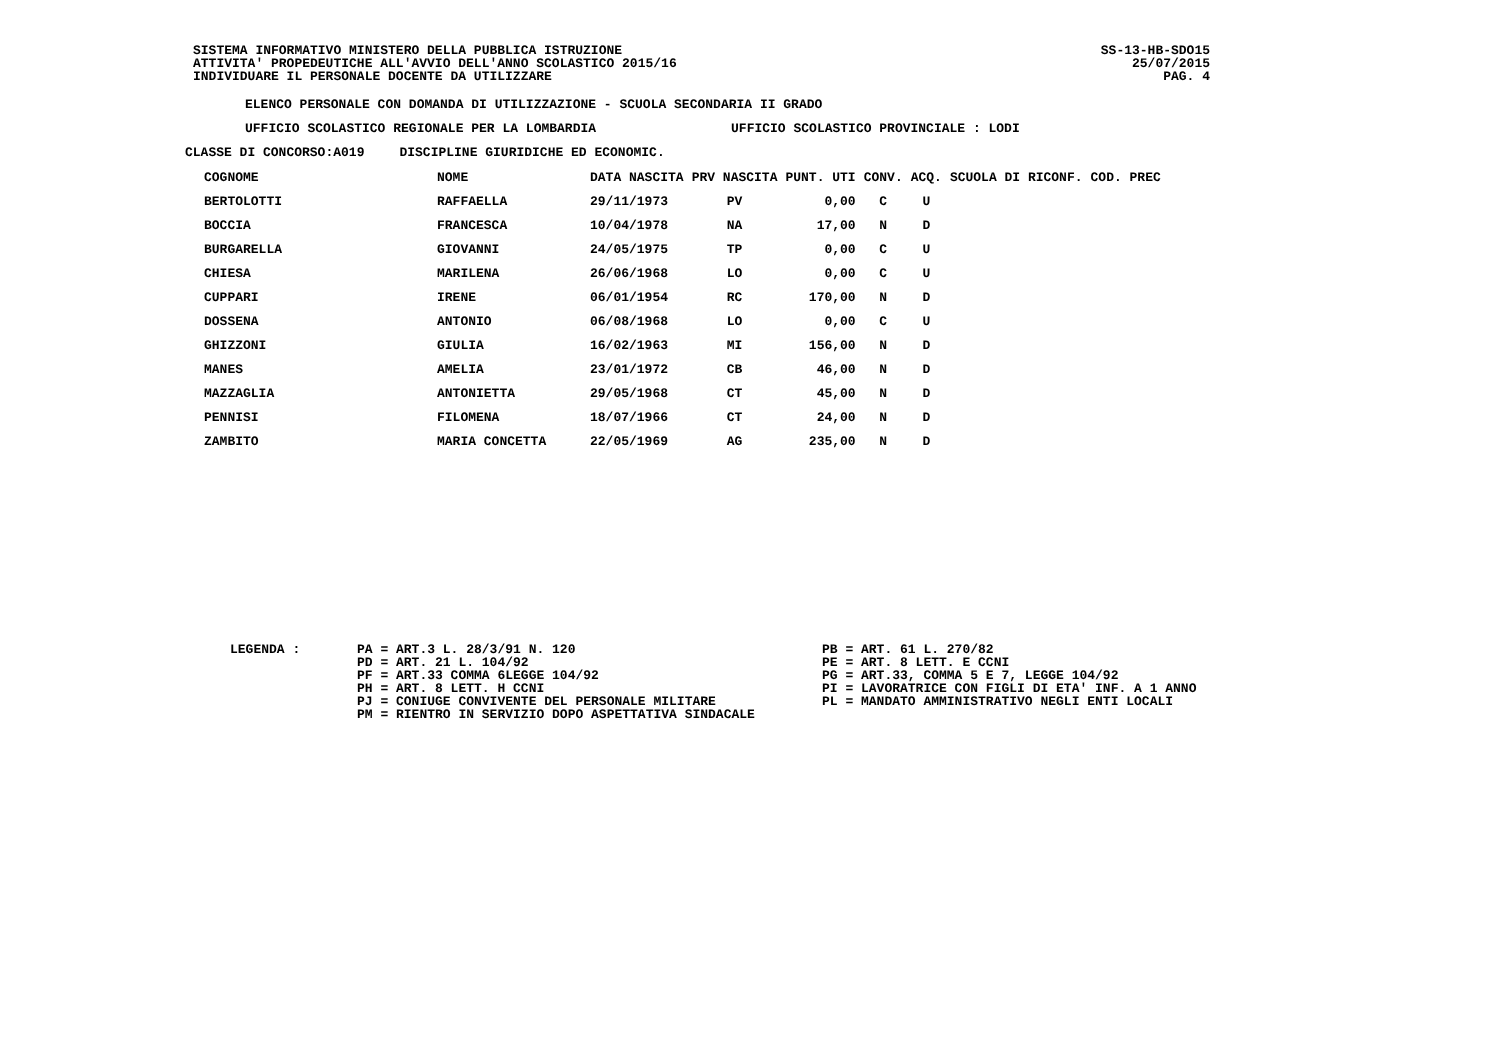SISTEMA INFORMATIVO MINISTERO DELLA PUBBLICA ISTRUZIONE
ATTIVITA' PROPEDEUTICHE ALL'AVVIO DELL'ANNO SCOLASTICO 2015/16
INDIVIDUARE IL PERSONALE DOCENTE DA UTILIZZARE
SS-13-HB-SDO15
25/07/2015
PAG. 4
ELENCO PERSONALE CON DOMANDA DI UTILIZZAZIONE - SCUOLA SECONDARIA II GRADO
UFFICIO SCOLASTICO REGIONALE PER LA LOMBARDIA UFFICIO SCOLASTICO PROVINCIALE : LODI
CLASSE DI CONCORSO:A019 DISCIPLINE GIURIDICHE ED ECONOMIC.
| COGNOME | NOME | DATA NASCITA | PRV NASCITA | PUNT. UTI | CONV. | ACQ. | SCUOLA DI RICONF. | COD. PREC |
| --- | --- | --- | --- | --- | --- | --- | --- | --- |
| BERTOLOTTI | RAFFAELLA | 29/11/1973 | PV | 0,00 | C | U | | |
| BOCCIA | FRANCESCA | 10/04/1978 | NA | 17,00 | N | D | | |
| BURGARELLA | GIOVANNI | 24/05/1975 | TP | 0,00 | C | U | | |
| CHIESA | MARILENA | 26/06/1968 | LO | 0,00 | C | U | | |
| CUPPARI | IRENE | 06/01/1954 | RC | 170,00 | N | D | | |
| DOSSENA | ANTONIO | 06/08/1968 | LO | 0,00 | C | U | | |
| GHIZZONI | GIULIA | 16/02/1963 | MI | 156,00 | N | D | | |
| MANES | AMELIA | 23/01/1972 | CB | 46,00 | N | D | | |
| MAZZAGLIA | ANTONIETTA | 29/05/1968 | CT | 45,00 | N | D | | |
| PENNISI | FILOMENA | 18/07/1966 | CT | 24,00 | N | D | | |
| ZAMBITO | MARIA CONCETTA | 22/05/1969 | AG | 235,00 | N | D | | |
LEGENDA :
PA = ART.3 L. 28/3/91 N. 120 PD = ART. 21 L. 104/92 PF = ART.33 COMMA 6LEGGE 104/92 PH = ART. 8 LETT. H CCNI PJ = CONIUGE CONVIVENTE DEL PERSONALE MILITARE PM = RIENTRO IN SERVIZIO DOPO ASPETTATIVA SINDACALE
PB = ART. 61 L. 270/82 PE = ART. 8 LETT. E CCNI PG = ART.33, COMMA 5 E 7, LEGGE 104/92 PI = LAVORATRICE CON FIGLI DI ETA' INF. A 1 ANNO PL = MANDATO AMMINISTRATIVO NEGLI ENTI LOCALI